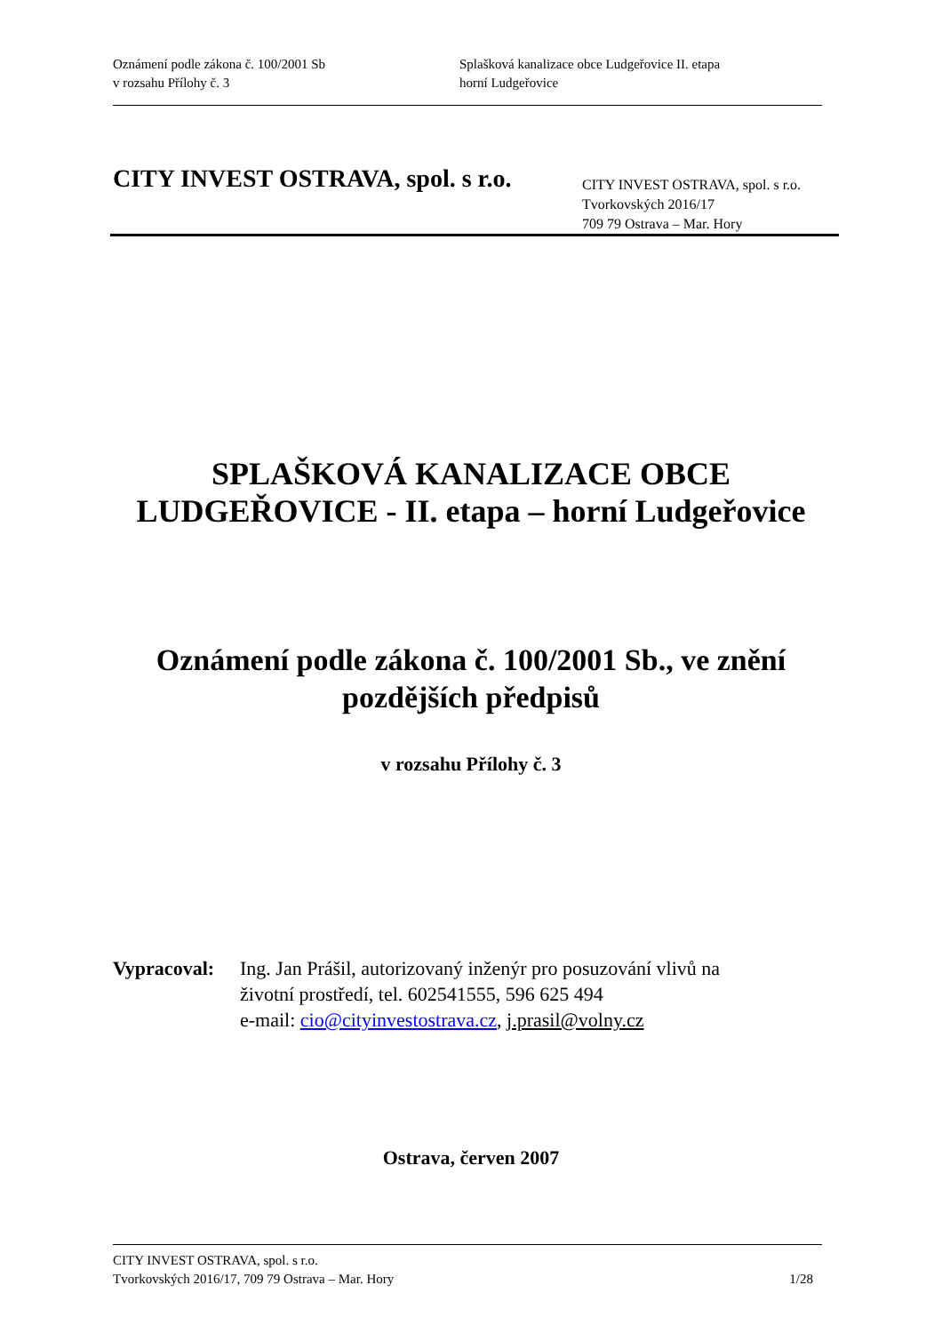Oznámení podle zákona č. 100/2001 Sb
v rozsahu Přílohy č. 3
Splašková kanalizace obce Ludgeřovice II. etapa
horní Ludgeřovice
CITY INVEST OSTRAVA, spol. s r.o.
CITY INVEST OSTRAVA, spol. s r.o.
Tvorkovských 2016/17
709 79 Ostrava – Mar. Hory
SPLAŠKOVÁ KANALIZACE OBCE
LUDGEŘOVICE - II. etapa – horní Ludgeřovice
Oznámení podle zákona č. 100/2001 Sb., ve znění
pozdějších předpisů
v rozsahu Přílohy č. 3
Vypracoval:
Ing. Jan Prášil, autorizovaný inženýr pro posuzování vlivů na
životní prostředí, tel. 602541555, 596 625 494
e-mail: cio@cityinvestostrava.cz, j.prasil@volny.cz
Ostrava, červen 2007
CITY INVEST OSTRAVA, spol. s r.o.
Tvorkovských 2016/17, 709 79 Ostrava – Mar. Hory 1/28